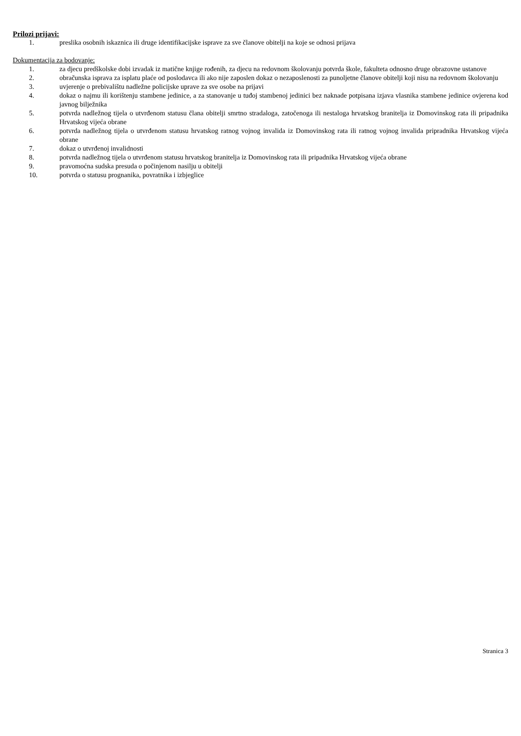Prilozi prijavi:
1. preslika osobnih iskaznica ili druge identifikacijske isprave za sve članove obitelji na koje se odnosi prijava
Dokumentacija za bodovanje:
1. za djecu predškolske dobi izvadak iz matične knjige rođenih, za djecu na redovnom školovanju potvrda škole, fakulteta odnosno druge obrazovne ustanove
2. obračunska isprava za isplatu plaće od poslodavca ili ako nije zaposlen dokaz o nezaposlenosti za punoljetne članove obitelji koji nisu na redovnom školovanju
3. uvjerenje o prebivalištu nadležne policijske uprave za sve osobe na prijavi
4. dokaz o najmu ili korištenju stambene jedinice, a za stanovanje u tuđoj stambenoj jedinici bez naknade potpisana izjava vlasnika stambene jedinice ovjerena kod javnog bilježnika
5. potvrda nadležnog tijela o utvrđenom statusu člana obitelji smrtno stradaloga, zatočenoga ili nestaloga hrvatskog branitelja iz Domovinskog rata ili pripadnika Hrvatskog vijeća obrane
6. potvrda nadležnog tijela o utvrđenom statusu hrvatskog ratnog vojnog invalida iz Domovinskog rata ili ratnog vojnog invalida pripradnika Hrvatskog vijeća obrane
7. dokaz o utvrđenoj invalidnosti
8. potvrda nadležnog tijela o utvrđenom statusu hrvatskog branitelja iz Domovinskog rata ili pripadnika Hrvatskog vijeća obrane
9. pravomoćna sudska presuda o počinjenom nasilju u obitelji
10. potvrda o statusu prognanika, povratnika i izbjeglice
Stranica 3